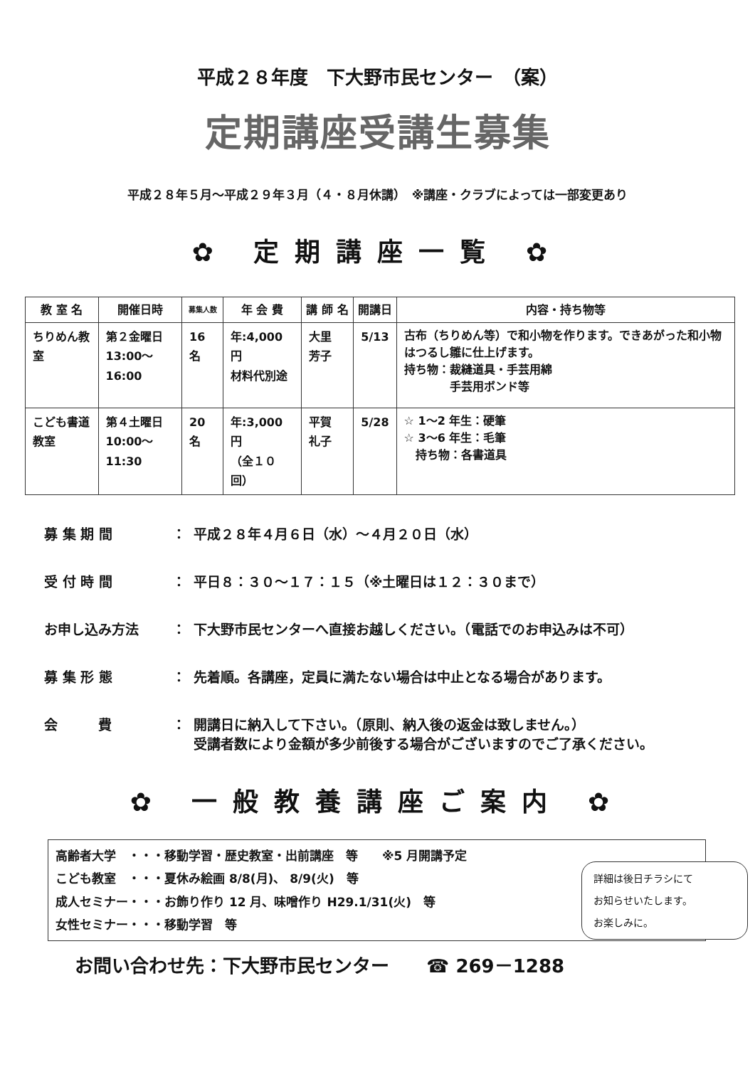平成２８年度　下大野市民センター　（案）
定期講座受講生募集
平成２８年５月～平成２９年３月（４・８月休講）　※講座・クラブによっては一部変更あり
✿ 定期講座一覧 ✿
| 教 室 名 | 開催日時 | 募集人数 | 年 会 費 | 講 師 名 | 開講日 | 内容・持ち物等 |
| --- | --- | --- | --- | --- | --- | --- |
| ちりめん教室 | 第２金曜日 13:00～16:00 | 16 名 | 年:4,000 円 材料代別途 | 大里 芳子 | 5/13 | 古布（ちりめん等）で和小物を作ります。できあがった和小物はつるし雛に仕上げます。 持ち物：裁縫道具・手芸用綿 手芸用ボンド等 |
| こども書道教室 | 第４土曜日 10:00～11:30 | 20 名 | 年:3,000 円 （全１０回） | 平賀 礼子 | 5/28 | ☆ 1～2 年生：硬筆 ☆ 3～6 年生：毛筆 持ち物：各書道具 |
募 集 期 間 ： 平成２８年４月６日（水）～４月２０日（水）
受 付 時 間 ： 平日８：３０～１７：１５（※土曜日は１２：３０まで）
お申し込み方法 ： 下大野市民センターへ直接お越しください。（電話でのお申込みは不可）
募 集 形 態 ： 先着順。各講座，定員に満たない場合は中止となる場合があります。
会　　　費 ： 開講日に納入して下さい。（原則、納入後の返金は致しません。）
受講者数により金額が多少前後する場合がございますのでご了承ください。
✿ 一般教養講座ご案内 ✿
高齢者大学　・・・移動学習・歴史教室・出前講座　等　　※5 月開講予定
こども教室　・・・夏休み絵画 8/8(月)、 8/9(火)　等
成人セミナー・・・お飾り作り 12 月、味噌作り H29.1/31(火)　等
女性セミナー・・・移動学習　等
詳細は後日チラシにて
お知らせいたします。
お楽しみに。
お問い合わせ先：下大野市民センター　　☎ 269－1288